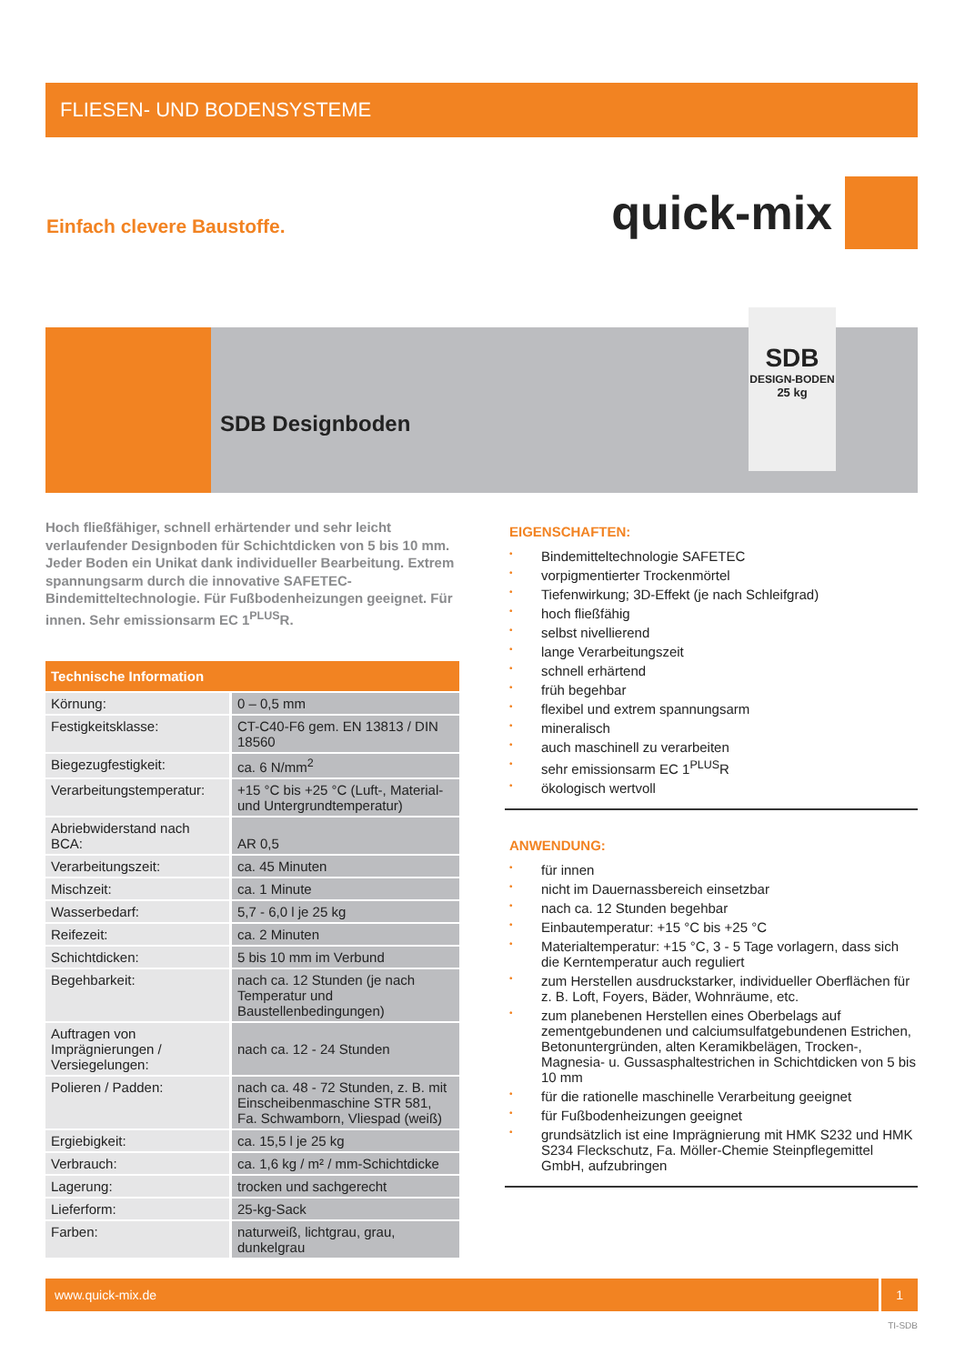FLIESEN- UND BODENSYSTEME
Einfach clevere Baustoffe.
quick-mix
SDB Designboden
SDB
DESIGN-BODEN
25 kg
Hoch fließfähiger, schnell erhärtender und sehr leicht verlaufender Designboden für Schichtdicken von 5 bis 10 mm. Jeder Boden ein Unikat dank individueller Bearbeitung. Extrem spannungsarm durch die innovative SAFETEC-Bindemitteltechnologie. Für Fußbodenheizungen geeignet. Für innen. Sehr emissionsarm EC 1<sup>PLUS</sup>R.
| Technische Information | |
| --- | --- |
| Körnung: | 0 – 0,5 mm |
| Festigkeitsklasse: | CT-C40-F6 gem. EN 13813 / DIN 18560 |
| Biegezugfestigkeit: | ca. 6 N/mm<sup>2</sup> |
| Verarbeitungstemperatur: | +15 °C bis +25 °C (Luft-, Material- und Untergrundtemperatur) |
| Abriebwiderstand nach BCA: | AR 0,5 |
| Verarbeitungszeit: | ca. 45 Minuten |
| Mischzeit: | ca. 1 Minute |
| Wasserbedarf: | 5,7 - 6,0 l je 25 kg |
| Reifezeit: | ca. 2 Minuten |
| Schichtdicken: | 5 bis 10 mm im Verbund |
| Begehbarkeit: | nach ca. 12 Stunden (je nach Temperatur und Baustellenbedingungen) |
| Auftragen von Imprägnierungen / Versiegelungen: | nach ca. 12 - 24 Stunden |
| Polieren / Padden: | nach ca. 48 - 72 Stunden, z. B. mit Einscheibenmaschine STR 581, Fa. Schwamborn, Vliespad (weiß) |
| Ergiebigkeit: | ca. 15,5 l je 25 kg |
| Verbrauch: | ca. 1,6 kg / m² / mm-Schichtdicke |
| Lagerung: | trocken und sachgerecht |
| Lieferform: | 25-kg-Sack |
| Farben: | naturweiß, lichtgrau, grau, dunkelgrau |
EIGENSCHAFTEN:
• Bindemitteltechnologie SAFETEC
• vorpigmentierter Trockenmörtel
• Tiefenwirkung; 3D-Effekt (je nach Schleifgrad)
• hoch fließfähig
• selbst nivellierend
• lange Verarbeitungszeit
• schnell erhärtend
• früh begehbar
• flexibel und extrem spannungsarm
• mineralisch
• auch maschinell zu verarbeiten
• sehr emissionsarm EC 1<sup>PLUS</sup>R
• ökologisch wertvoll
ANWENDUNG:
• für innen
• nicht im Dauernassbereich einsetzbar
• nach ca. 12 Stunden begehbar
• Einbautemperatur: +15 °C bis +25 °C
• Materialtemperatur: +15 °C, 3 - 5 Tage vorlagern, dass sich die Kerntemperatur auch reguliert
• zum Herstellen ausdruckstarker, individueller Oberflächen für z. B. Loft, Foyers, Bäder, Wohnräume, etc.
• zum planebenen Herstellen eines Oberbelags auf zementgebundenen und calciumsulfatgebundenen Estrichen, Betonuntergründen, alten Keramikbelägen, Trocken-, Magnesia- u. Gussasphaltestrichen in Schichtdicken von 5 bis 10 mm
• für die rationelle maschinelle Verarbeitung geeignet
• für Fußbodenheizungen geeignet
• grundsätzlich ist eine Imprägnierung mit HMK S232 und HMK S234 Fleckschutz, Fa. Möller-Chemie Steinpflegemittel GmbH, aufzubringen
www.quick-mix.de
1
TI-SDB